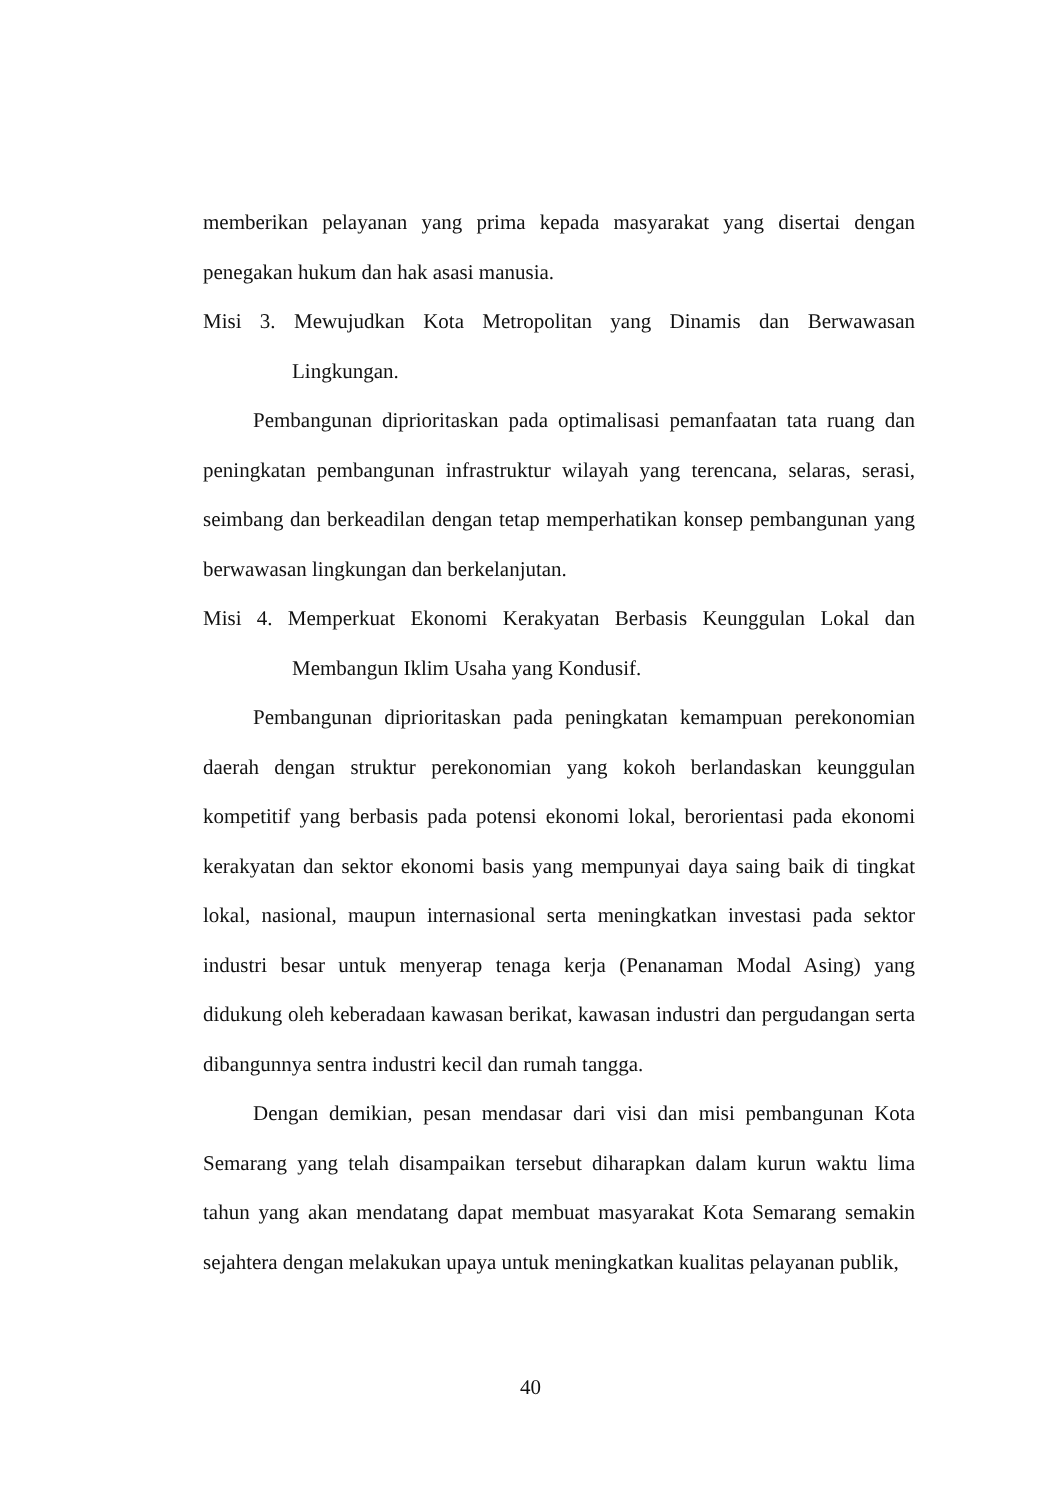memberikan pelayanan yang prima kepada masyarakat yang disertai dengan penegakan hukum dan hak asasi manusia.
Misi 3. Mewujudkan Kota Metropolitan yang Dinamis dan Berwawasan
Lingkungan.
Pembangunan diprioritaskan pada optimalisasi pemanfaatan tata ruang dan peningkatan pembangunan infrastruktur wilayah yang terencana, selaras, serasi, seimbang dan berkeadilan dengan tetap memperhatikan konsep pembangunan yang berwawasan lingkungan dan berkelanjutan.
Misi 4. Memperkuat Ekonomi Kerakyatan Berbasis Keunggulan Lokal dan
Membangun Iklim Usaha yang Kondusif.
Pembangunan diprioritaskan pada peningkatan kemampuan perekonomian daerah dengan struktur perekonomian yang kokoh berlandaskan keunggulan kompetitif yang berbasis pada potensi ekonomi lokal, berorientasi pada ekonomi kerakyatan dan sektor ekonomi basis yang mempunyai daya saing baik di tingkat lokal, nasional, maupun internasional serta meningkatkan investasi pada sektor industri besar untuk menyerap tenaga kerja (Penanaman Modal Asing) yang didukung oleh keberadaan kawasan berikat, kawasan industri dan pergudangan serta dibangunnya sentra industri kecil dan rumah tangga.
Dengan demikian, pesan mendasar dari visi dan misi pembangunan Kota Semarang yang telah disampaikan tersebut diharapkan dalam kurun waktu lima tahun yang akan mendatang dapat membuat masyarakat Kota Semarang semakin sejahtera dengan melakukan upaya untuk meningkatkan kualitas pelayanan publik,
40